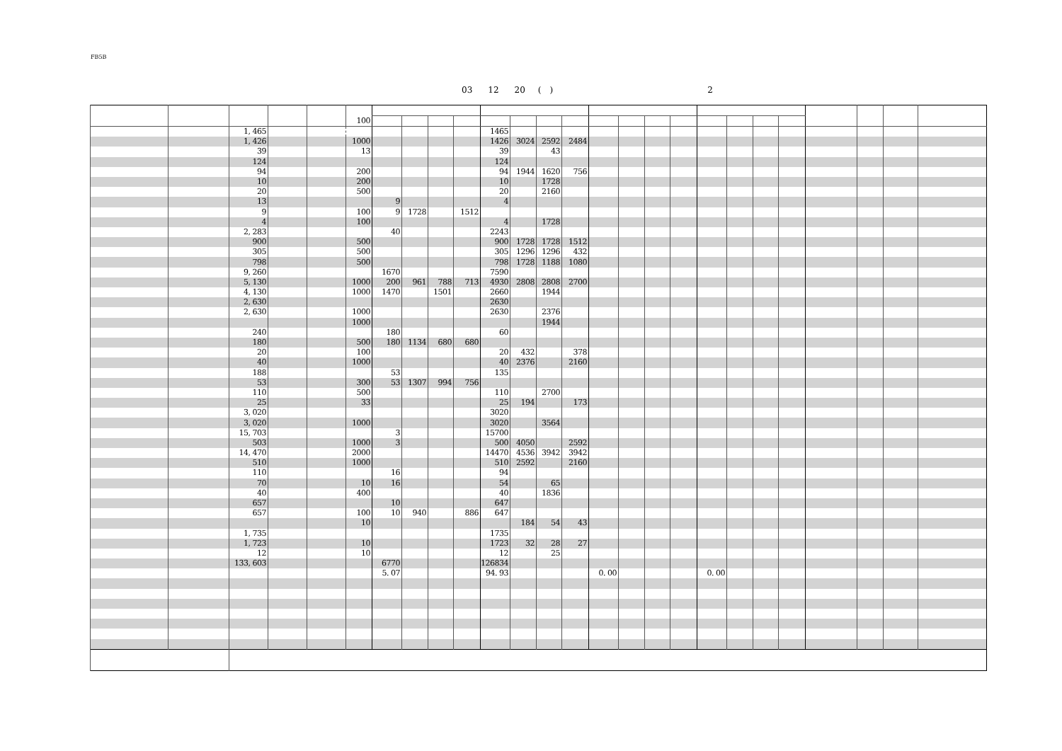FB5B
03 12 20 () 2
| | | | | | 100 | | | | | | | | | | | | | | | | | | | | |
| --- | --- | --- | --- | --- | --- | --- | --- | --- | --- | --- | --- | --- | --- | --- | --- | --- | --- | --- | --- | --- | --- | --- | --- | --- | --- |
| | | 1, 465 | | | | | | | | 1465 | | | | | | | | | | | | | | | |
| | | 1, 426 | | | 1000 | | | | | 1426 | 3024 | 2592 | 2484 | | | | | | | | | | | | |
| | | 39 | | | 13 | | | | | 39 | | 43 | | | | | | | | | | | | | |
| | | 124 | | | | | | | | 124 | | | | | | | | | | | | | | | |
| | | 94 | | | 200 | | | | | 94 | 1944 | 1620 | 756 | | | | | | | | | | | | |
| | | 10 | | | 200 | | | | | 10 | | 1728 | | | | | | | | | | | | | |
| | | 20 | | | 500 | | | | | 20 | | 2160 | | | | | | | | | | | | | |
| | | 13 | | | | 9 | | | | 4 | | | | | | | | | | | | | | | |
| | | 9 | | | 100 | 9 | 1728 | | 1512 | | | | | | | | | | | | | | | | |
| | | 4 | | | 100 | | | | | 4 | | 1728 | | | | | | | | | | | | | |
| | | 2, 283 | | | | 40 | | | | 2243 | | | | | | | | | | | | | | | |
| | | 900 | | | 500 | | | | | 900 | 1728 | 1728 | 1512 | | | | | | | | | | | | |
| | | 305 | | | 500 | | | | | 305 | 1296 | 1296 | 432 | | | | | | | | | | | | |
| | | 798 | | | 500 | | | | | 798 | 1728 | 1188 | 1080 | | | | | | | | | | | | |
| | | 9, 260 | | | | 1670 | | | | 7590 | | | | | | | | | | | | | | | |
| | | 5, 130 | | | 1000 | 200 | 961 | 788 | 713 | 4930 | 2808 | 2808 | 2700 | | | | | | | | | | | | |
| | | 4, 130 | | | 1000 | 1470 | | 1501 | | 2660 | | 1944 | | | | | | | | | | | | | |
| | | 2, 630 | | | | | | | | 2630 | | | | | | | | | | | | | | | |
| | | 2, 630 | | | 1000 | | | | | 2630 | | 2376 | | | | | | | | | | | | | |
| | | | | | 1000 | | | | | | | 1944 | | | | | | | | | | | | | |
| | | 240 | | | | 180 | | | | 60 | | | | | | | | | | | | | | | |
| | | 180 | | | 500 | 180 | 1134 | 680 | 680 | | | | | | | | | | | | | | | | |
| | | 20 | | | 100 | | | | | 20 | 432 | | 378 | | | | | | | | | | | | |
| | | 40 | | | 1000 | | | | | 40 | 2376 | | 2160 | | | | | | | | | | | | |
| | | 188 | | | | 53 | | | | 135 | | | | | | | | | | | | | | | |
| | | 53 | | | 300 | 53 | 1307 | 994 | 756 | | | | | | | | | | | | | | | | |
| | | 110 | | | 500 | | | | | 110 | | 2700 | | | | | | | | | | | | | |
| | | 25 | | | 33 | | | | | 25 | 194 | | 173 | | | | | | | | | | | | |
| | | 3, 020 | | | | | | | | 3020 | | | | | | | | | | | | | | | |
| | | 3, 020 | | | 1000 | | | | | 3020 | | 3564 | | | | | | | | | | | | | |
| | | 15, 703 | | | | 3 | | | | 15700 | | | | | | | | | | | | | | | |
| | | 503 | | | 1000 | 3 | | | | 500 | 4050 | | 2592 | | | | | | | | | | | | |
| | | 14, 470 | | | 2000 | | | | | 14470 | 4536 | 3942 | 3942 | | | | | | | | | | | | |
| | | 510 | | | 1000 | | | | | 510 | 2592 | | 2160 | | | | | | | | | | | | |
| | | 110 | | | | 16 | | | | 94 | | | | | | | | | | | | | | | |
| | | 70 | | | 10 | 16 | | | | 54 | | 65 | | | | | | | | | | | | | |
| | | 40 | | | 400 | | | | | 40 | | 1836 | | | | | | | | | | | | | |
| | | 657 | | | | 10 | | | | 647 | | | | | | | | | | | | | | | |
| | | 657 | | | 100 | 10 | 940 | | 886 | 647 | | | | | | | | | | | | | | | |
| | | | | | 10 | | | | | | 184 | 54 | 43 | | | | | | | | | | | | |
| | | 1, 735 | | | | | | | | 1735 | | | | | | | | | | | | | | | |
| | | 1, 723 | | | 10 | | | | | 1723 | 32 | 28 | 27 | | | | | | | | | | | | |
| | | 12 | | | 10 | | | | | 12 | | 25 | | | | | | | | | | | | | |
| | | 133, 603 | | | | 6770 | | | | 126834 | | | | | | | | | | | | | | | |
| | | | | | | 5. 07 | | | | 94. 93 | | | | 0. 00 | | | | 0. 00 | | | | | | | |